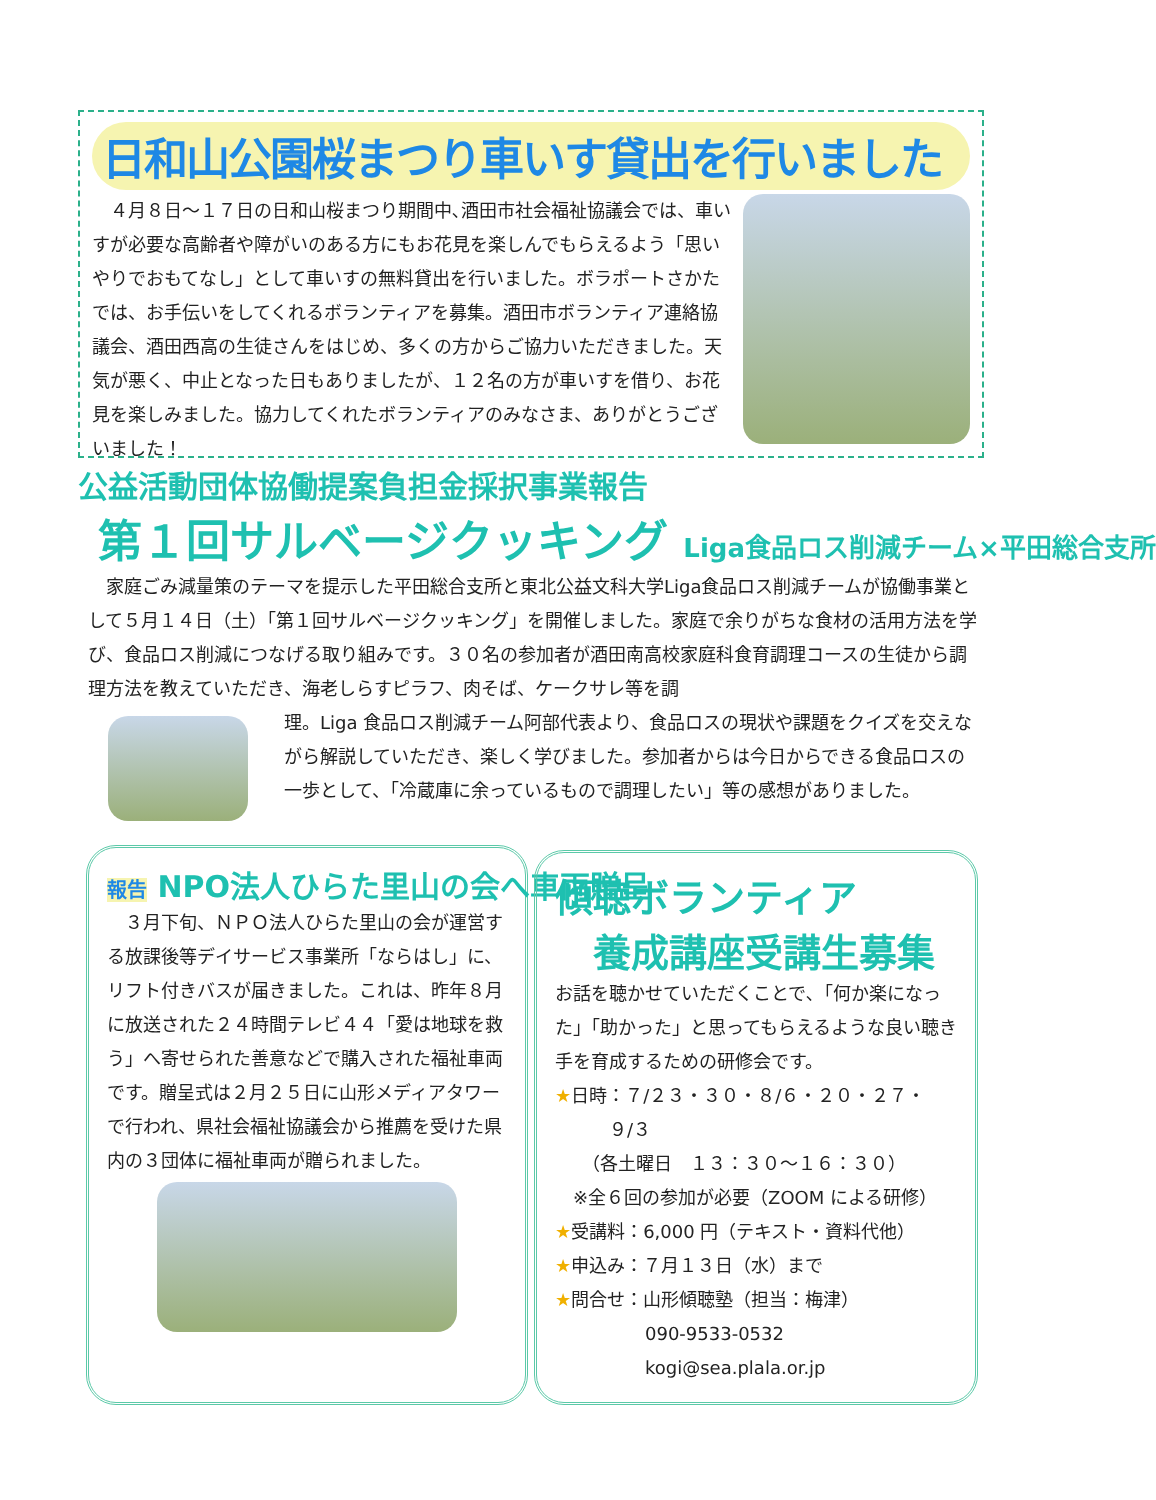日和山公園桜まつり車いす貸出を行いました
　４月８日～１７日の日和山桜まつり期間中､酒田市社会福祉協議会では、車いすが必要な高齢者や障がいのある方にもお花見を楽しんでもらえるよう「思いやりでおもてなし」として車いすの無料貸出を行いました。ボラポートさかたでは、お手伝いをしてくれるボランティアを募集。酒田市ボランティア連絡協議会、酒田西高の生徒さんをはじめ、多くの方からご協力いただきました。天気が悪く、中止となった日もありましたが、１２名の方が車いすを借り、お花見を楽しみました。協力してくれたボランティアのみなさま、ありがとうございました！
公益活動団体協働提案負担金採択事業報告
第１回サルベージクッキング Liga食品ロス削減チーム×平田総合支所
　家庭ごみ減量策のテーマを提示した平田総合支所と東北公益文科大学Liga食品ロス削減チームが協働事業として５月１４日（土）「第１回サルベージクッキング」を開催しました。家庭で余りがちな食材の活用方法を学び、食品ロス削減につなげる取り組みです。３０名の参加者が酒田南高校家庭科食育調理コースの生徒から調理方法を教えていただき、海老しらすピラフ、肉そば、ケークサレ等を調
理。Liga 食品ロス削減チーム阿部代表より、食品ロスの現状や課題をクイズを交えながら解説していただき、楽しく学びました。参加者からは今日からできる食品ロスの一歩として、「冷蔵庫に余っているもので調理したい」等の感想がありました。
報告 NPO法人ひらた里山の会へ車両贈呈
　３月下旬、ＮＰＯ法人ひらた里山の会が運営する放課後等デイサービス事業所「ならはし」に、リフト付きバスが届きました。これは、昨年８月に放送された２４時間テレビ４４「愛は地球を救う」へ寄せられた善意などで購入された福祉車両です。贈呈式は２月２５日に山形メディアタワーで行われ、県社会福祉協議会から推薦を受けた県内の３団体に福祉車両が贈られました。
傾聴ボランティア
　養成講座受講生募集
お話を聴かせていただくことで､「何か楽になった」「助かった」と思ってもらえるような良い聴き手を育成するための研修会です。
★日時：７/２３・３０・８/６・２０・２７・
　　　９/３
　　（各土曜日　１３：３０～１６：３０）
　※全６回の参加が必要（ZOOM による研修）
★受講料：6,000 円（テキスト・資料代他）
★申込み：７月１３日（水）まで
★問合せ：山形傾聴塾（担当：梅津）
　　　　　090-9533-0532
　　　　　kogi@sea.plala.or.jp